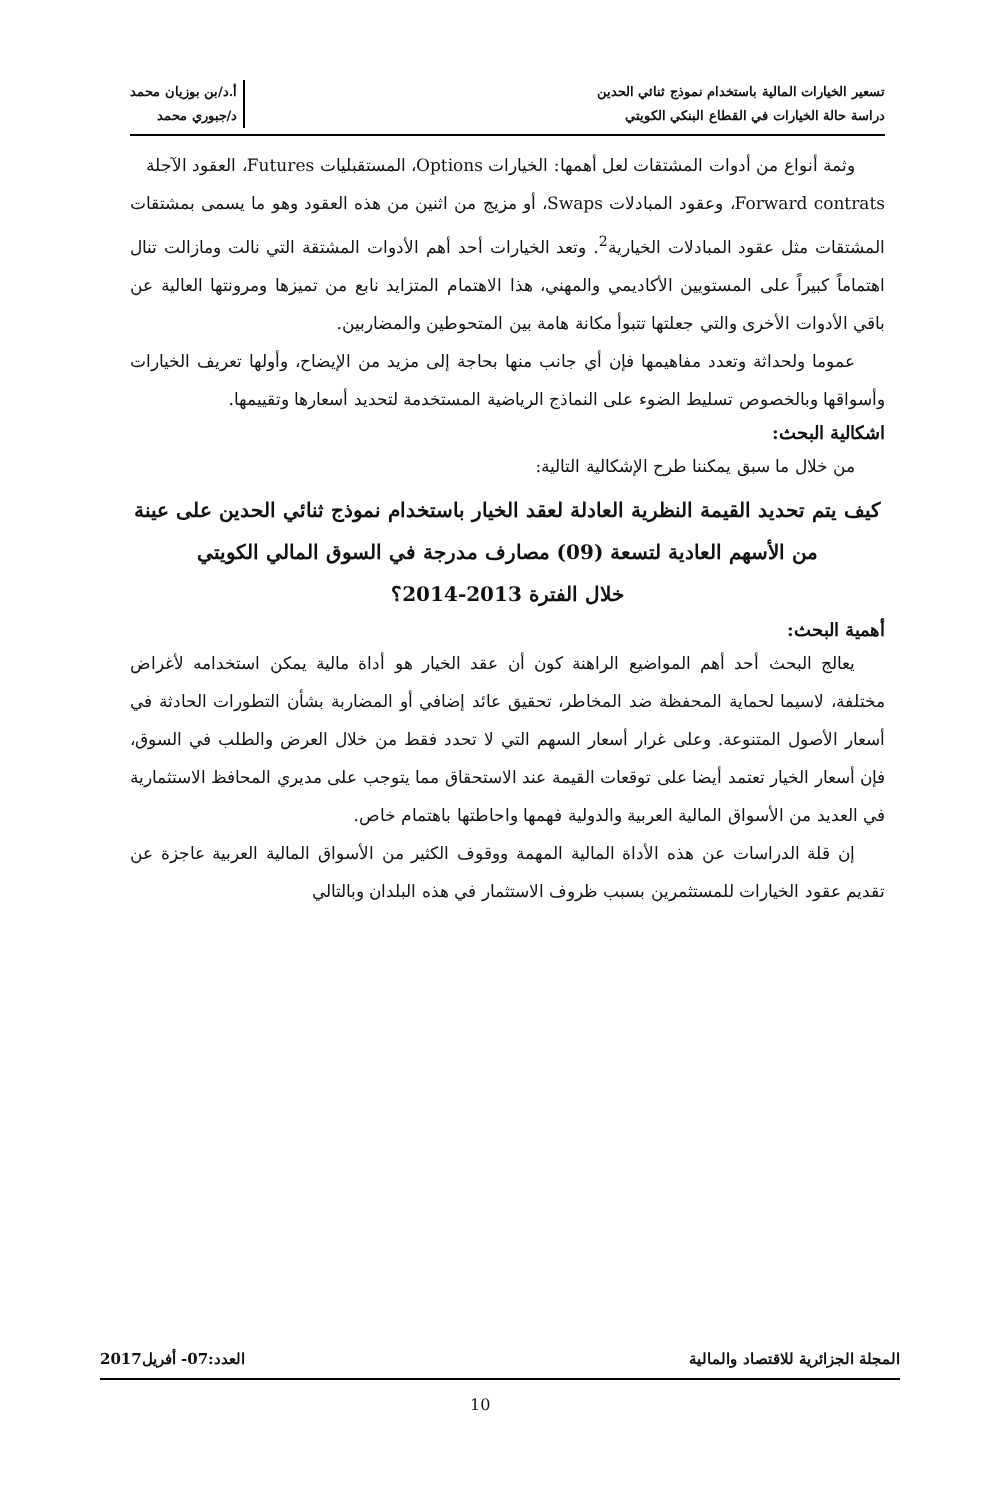تسعير الخيارات المالية باستخدام نموذج ثنائي الحدين
دراسة حالة الخيارات في القطاع البنكي الكويتي
أ.د/بن بوزيان محمد
د/جبوري محمد
وثمة أنواع من أدوات المشتقات لعل أهمها: الخيارات Options، المستقبليات Futures، العقود الآجلة
Forward contrats، وعقود المبادلات Swaps، أو مزيج من اثنين من هذه العقود وهو ما يسمى بمشتقات المشتقات مثل عقود المبادلات الخيارية<sup>2</sup>. وتعد الخيارات أحد أهم الأدوات المشتقة التي نالت ومازالت تنال اهتماماً كبيراً على المستويين الأكاديمي والمهني، هذا الاهتمام المتزايد نابع من تميزها ومرونتها العالية عن باقي الأدوات الأخرى والتي جعلتها تتبوأ مكانة هامة بين المتحوطين والمضاربين.
عموما ولحداثة وتعدد مفاهيمها فإن أي جانب منها بحاجة إلى مزيد من الإيضاح، وأولها تعريف الخيارات وأسواقها وبالخصوص تسليط الضوء على النماذج الرياضية المستخدمة لتحديد أسعارها وتقييمها.
اشكالية البحث:
من خلال ما سبق يمكننا طرح الإشكالية التالية:
كيف يتم تحديد القيمة النظرية العادلة لعقد الخيار باستخدام نموذج ثنائي الحدين على عينة من الأسهم العادية لتسعة (09) مصارف مدرجة في السوق المالي الكويتي
خلال الفترة 2013-2014؟
أهمية البحث:
يعالج البحث أحد أهم المواضيع الراهنة كون أن عقد الخيار هو أداة مالية يمكن استخدامه لأغراض مختلفة، لاسيما لحماية المحفظة ضد المخاطر، تحقيق عائد إضافي أو المضاربة بشأن التطورات الحادثة في أسعار الأصول المتنوعة. وعلى غرار أسعار السهم التي لا تحدد فقط من خلال العرض والطلب في السوق، فإن أسعار الخيار تعتمد أيضا على توقعات القيمة عند الاستحقاق مما يتوجب على مديري المحافظ الاستثمارية في العديد من الأسواق المالية العربية والدولية فهمها واحاطتها باهتمام خاص.
إن قلة الدراسات عن هذه الأداة المالية المهمة ووقوف الكثير من الأسواق المالية العربية عاجزة عن تقديم عقود الخيارات للمستثمرين بسبب ظروف الاستثمار في هذه البلدان وبالتالي
المجلة الجزائرية للاقتصاد والمالية العدد:07- أفريل2017
10